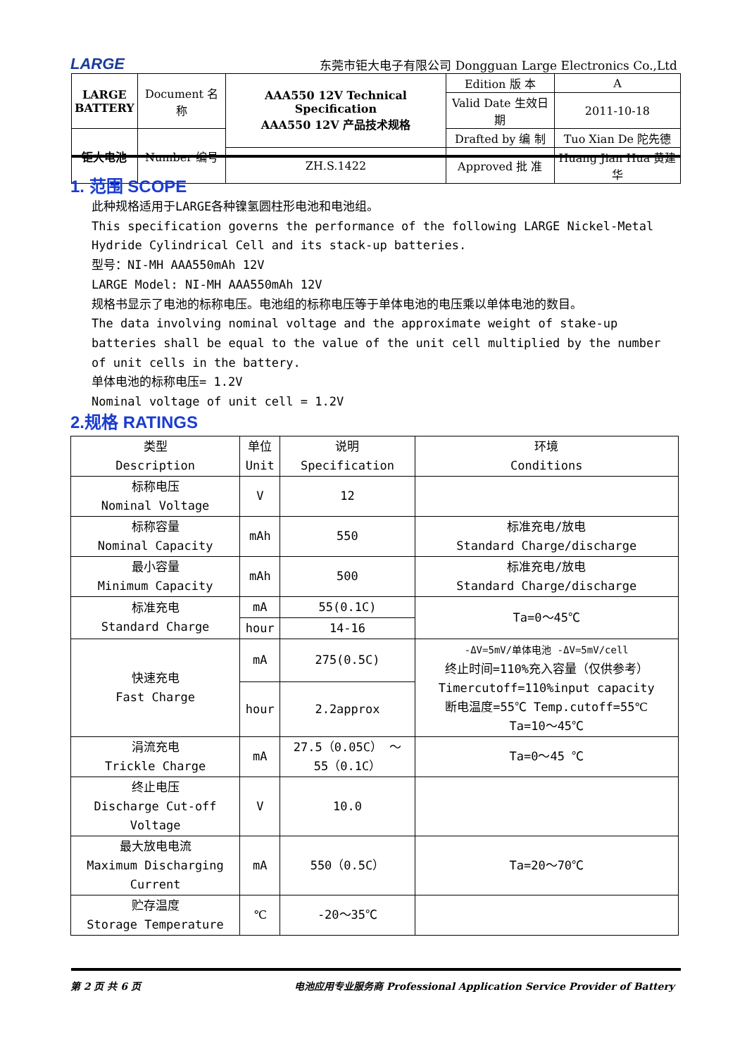LARGE 东莞市钜大电子有限公司 Dongguan Large Electronics Co.,Ltd
| LARGE BATTERY | Document 名称 | AAA550 12V Technical Specification AAA550 12V 产品技术规格 | Edition 版 本 | A |
| | | | Valid Date 生效日期 | 2011-10-18 |
| 钜大电池 | Number 编号 | | Drafted by 编 制 | Tuo Xian De 陀先德 |
| | | ZH.S.1422 | Approved 批 准 | Huang Jian Hua 黄建华 |
1. 范围 SCOPE
此种规格适用于LARGE各种镍氢圆柱形电池和电池组。
This specification governs the performance of the following LARGE Nickel-Metal Hydride Cylindrical Cell and its stack-up batteries.
型号：NI-MH AAA550mAh 12V
LARGE Model: NI-MH AAA550mAh 12V
规格书显示了电池的标称电压。电池组的标称电压等于单体电池的电压乘以单体电池的数目。
The data involving nominal voltage and the approximate weight of stake-up batteries shall be equal to the value of the unit cell multiplied by the number of unit cells in the battery.
单体电池的标称电压= 1.2V
Nominal voltage of unit cell = 1.2V
2.规格 RATINGS
| 类型 Description | 单位 Unit | 说明 Specification | 环境 Conditions |
| --- | --- | --- | --- |
| 标称电压 Nominal Voltage | V | 12 | |
| 标称容量 Nominal Capacity | mAh | 550 | 标准充电/放电 Standard Charge/discharge |
| 最小容量 Minimum Capacity | mAh | 500 | 标准充电/放电 Standard Charge/discharge |
| 标准充电 Standard Charge | mA | 55(0.1C) | Ta=0～45℃ |
| | hour | 14-16 | |
| 快速充电 Fast Charge | mA | 275(0.5C) | -ΔV=5mV/单体电池 -ΔV=5mV/cell 终止时间=110%充入容量（仅供参考） Timercutoff=110%input capacity 断电温度=55℃ Temp.cutoff=55℃ Ta=10～45℃ |
| | hour | 2.2approx | |
| 涓流充电 Trickle Charge | mA | 27.5（0.05C） ～ 55（0.1C） | Ta=0～45 ℃ |
| 终止电压 Discharge Cut-off Voltage | V | 10.0 | |
| 最大放电电流 Maximum Discharging Current | mA | 550（0.5C） | Ta=20～70℃ |
| 贮存温度 Storage Temperature | ℃ | -20～35℃ | |
第 2 页 共 6 页 电池应用专业服务商 Professional Application Service Provider of Battery